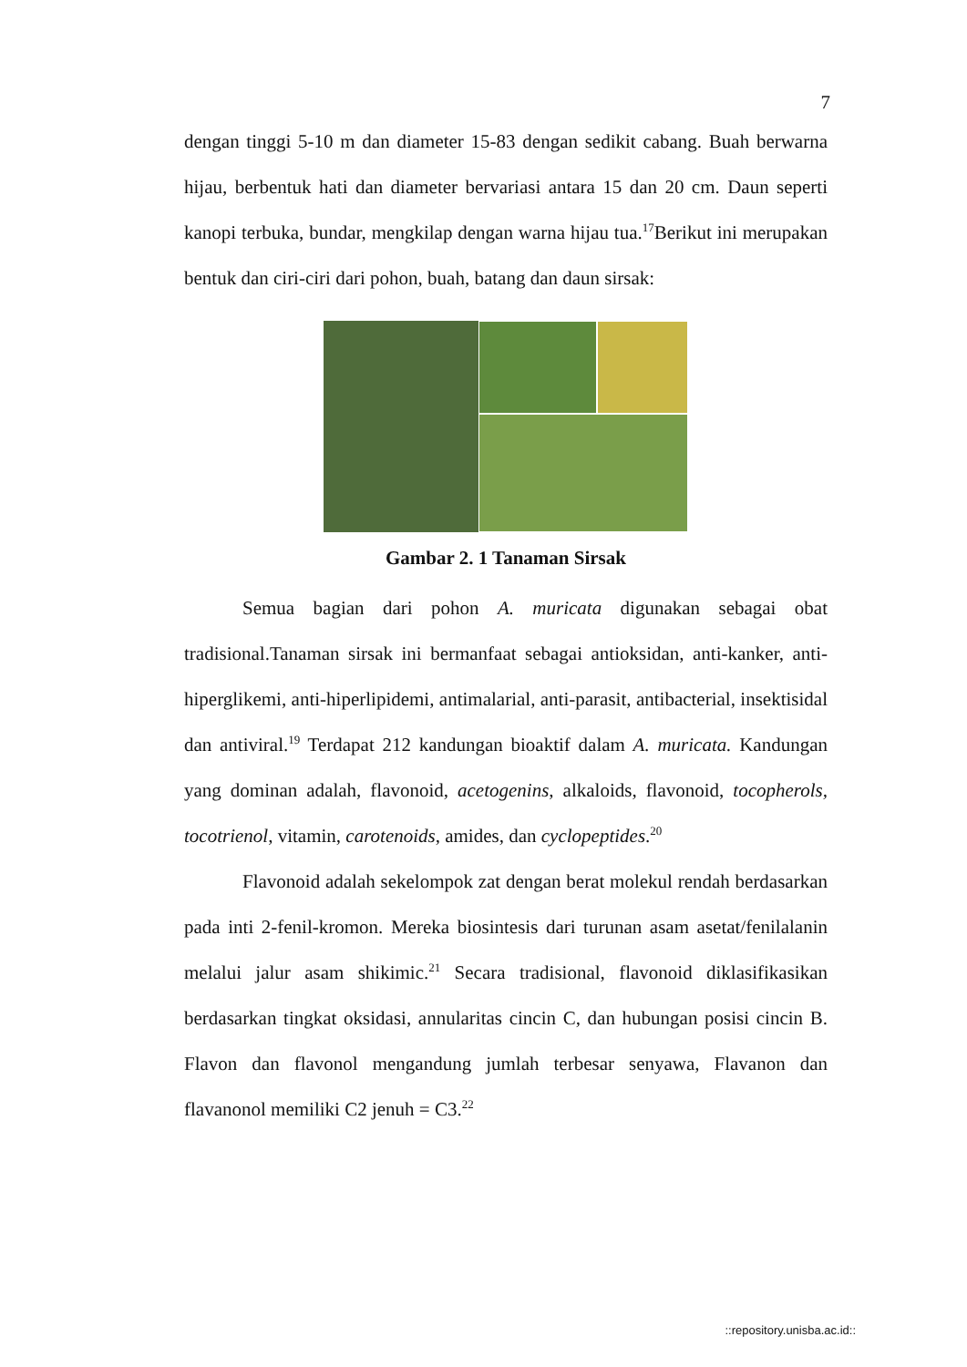7
dengan tinggi 5-10 m dan diameter 15-83 dengan sedikit cabang. Buah berwarna hijau, berbentuk hati dan diameter bervariasi antara 15 dan 20 cm. Daun seperti kanopi terbuka, bundar, mengkilap dengan warna hijau tua.<sup>17</sup>Berikut ini merupakan bentuk dan ciri-ciri dari pohon, buah, batang dan daun sirsak:
Gambar 2. 1 Tanaman Sirsak
Semua bagian dari pohon A. muricata digunakan sebagai obat tradisional.Tanaman sirsak ini bermanfaat sebagai antioksidan, anti-kanker, anti-hiperglikemi, anti-hiperlipidemi, antimalarial, anti-parasit, antibacterial, insektisidal dan antiviral.<sup>19</sup> Terdapat 212 kandungan bioaktif dalam A. muricata. Kandungan yang dominan adalah, flavonoid, acetogenins, alkaloids, flavonoid, tocopherols, tocotrienol, vitamin, carotenoids, amides, dan cyclopeptides.<sup>20</sup>
Flavonoid adalah sekelompok zat dengan berat molekul rendah berdasarkan pada inti 2-fenil-kromon. Mereka biosintesis dari turunan asam asetat/fenilalanin melalui jalur asam shikimic.<sup>21</sup> Secara tradisional, flavonoid diklasifikasikan berdasarkan tingkat oksidasi, annularitas cincin C, dan hubungan posisi cincin B. Flavon dan flavonol mengandung jumlah terbesar senyawa, Flavanon dan flavanonol memiliki C2 jenuh = C3.<sup>22</sup>
::repository.unisba.ac.id::